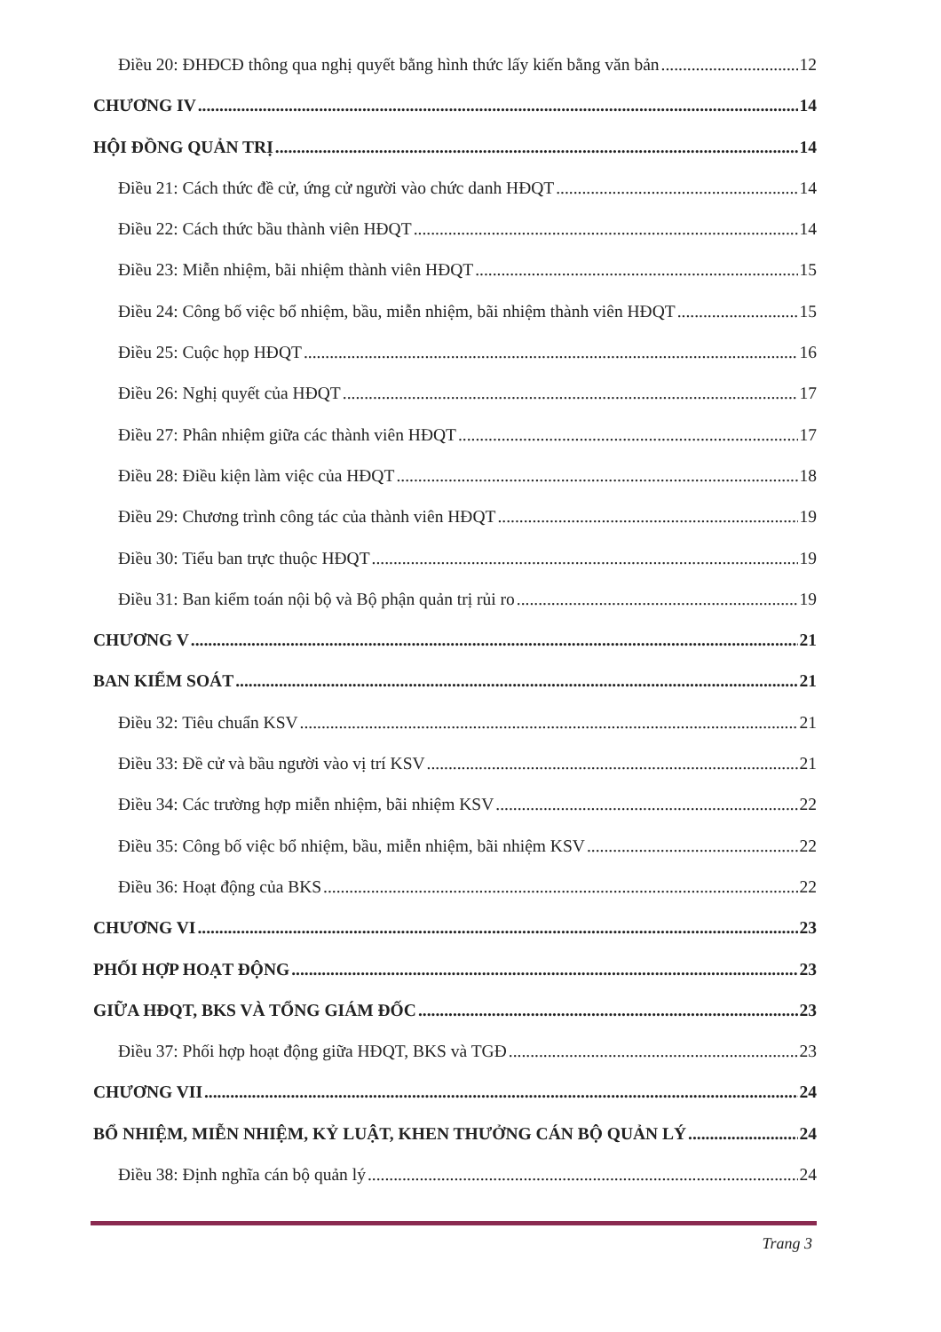Điều 20: ĐHĐCĐ thông qua nghị quyết bằng hình thức lấy kiến bằng văn bản 12
CHƯƠNG IV 14
HỘI ĐỒNG QUẢN TRỊ 14
Điều 21: Cách thức đề cử, ứng cử người vào chức danh HĐQT 14
Điều 22: Cách thức bầu thành viên HĐQT 14
Điều 23: Miễn nhiệm, bãi nhiệm thành viên HĐQT 15
Điều 24: Công bố việc bổ nhiệm, bầu, miễn nhiệm, bãi nhiệm thành viên HĐQT 15
Điều 25: Cuộc họp HĐQT 16
Điều 26: Nghị quyết của HĐQT 17
Điều 27: Phân nhiệm giữa các thành viên HĐQT 17
Điều 28: Điều kiện làm việc của HĐQT 18
Điều 29: Chương trình công tác của thành viên HĐQT 19
Điều 30: Tiểu ban trực thuộc HĐQT 19
Điều 31: Ban kiểm toán nội bộ và Bộ phận quản trị rủi ro 19
CHƯƠNG V 21
BAN KIỂM SOÁT 21
Điều 32: Tiêu chuẩn KSV 21
Điều 33: Đề cử và bầu người vào vị trí KSV 21
Điều 34: Các trường hợp miễn nhiệm, bãi nhiệm KSV 22
Điều 35: Công bố việc bổ nhiệm, bầu, miễn nhiệm, bãi nhiệm KSV 22
Điều 36: Hoạt động của BKS 22
CHƯƠNG VI 23
PHỐI HỢP HOẠT ĐỘNG 23
GIỮA HĐQT, BKS VÀ TỔNG GIÁM ĐỐC 23
Điều 37: Phối hợp hoạt động giữa HĐQT, BKS và TGĐ 23
CHƯƠNG VII 24
BỔ NHIỆM, MIỄN NHIỆM, KỶ LUẬT, KHEN THƯỞNG CÁN BỘ QUẢN LÝ 24
Điều 38: Định nghĩa cán bộ quản lý 24
Trang 3